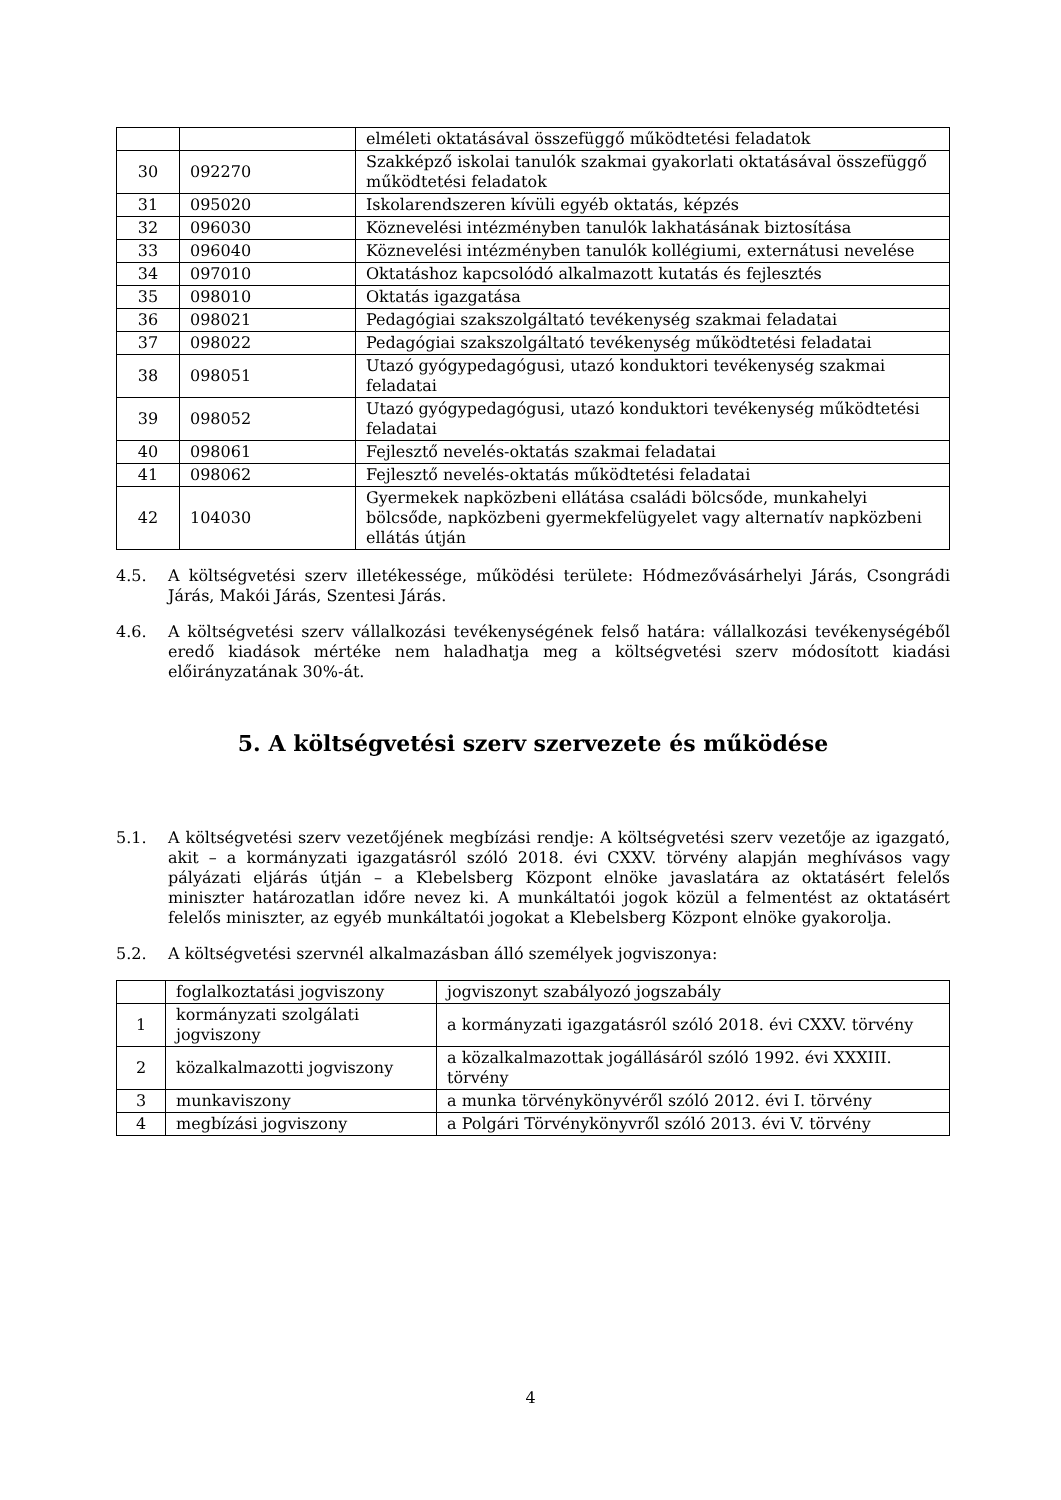| | | elméleti oktatásával összefüggő működtetési feladatok |
| 30 | 092270 | Szakképző iskolai tanulók szakmai gyakorlati oktatásával összefüggő működtetési feladatok |
| 31 | 095020 | Iskolarendszeren kívüli egyéb oktatás, képzés |
| 32 | 096030 | Köznevelési intézményben tanulók lakhatásának biztosítása |
| 33 | 096040 | Köznevelési intézményben tanulók kollégiumi, externátusi nevelése |
| 34 | 097010 | Oktatáshoz kapcsolódó alkalmazott kutatás és fejlesztés |
| 35 | 098010 | Oktatás igazgatása |
| 36 | 098021 | Pedagógiai szakszolgáltató tevékenység szakmai feladatai |
| 37 | 098022 | Pedagógiai szakszolgáltató tevékenység működtetési feladatai |
| 38 | 098051 | Utazó gyógypedagógusi, utazó konduktori tevékenység szakmai feladatai |
| 39 | 098052 | Utazó gyógypedagógusi, utazó konduktori tevékenység működtetési feladatai |
| 40 | 098061 | Fejlesztő nevelés-oktatás szakmai feladatai |
| 41 | 098062 | Fejlesztő nevelés-oktatás működtetési feladatai |
| 42 | 104030 | Gyermekek napközbeni ellátása családi bölcsőde, munkahelyi bölcsőde, napközbeni gyermekfelügyelet vagy alternatív napközbeni ellátás útján |
4.5. A költségvetési szerv illetékessége, működési területe: Hódmezővásárhelyi Járás, Csongrádi Járás, Makói Járás, Szentesi Járás.
4.6. A költségvetési szerv vállalkozási tevékenységének felső határa: vállalkozási tevékenységéből eredő kiadások mértéke nem haladhatja meg a költségvetési szerv módosított kiadási előirányzatának 30%-át.
5. A költségvetési szerv szervezete és működése
5.1. A költségvetési szerv vezetőjének megbízási rendje: A költségvetési szerv vezetője az igazgató, akit – a kormányzati igazgatásról szóló 2018. évi CXXV. törvény alapján meghívásos vagy pályázati eljárás útján – a Klebelsberg Központ elnöke javaslatára az oktatásért felelős miniszter határozatlan időre nevez ki. A munkáltatói jogok közül a felmentést az oktatásért felelős miniszter, az egyéb munkáltatói jogokat a Klebelsberg Központ elnöke gyakorolja.
5.2. A költségvetési szervnél alkalmazásban álló személyek jogviszonya:
| | foglalkoztatási jogviszony | jogviszonyt szabályozó jogszabály |
| 1 | kormányzati szolgálati jogviszony | a kormányzati igazgatásról szóló 2018. évi CXXV. törvény |
| 2 | közalkalmazotti jogviszony | a közalkalmazottak jogállásáról szóló 1992. évi XXXIII. törvény |
| 3 | munkaviszony | a munka törvénykönyvéről szóló 2012. évi I. törvény |
| 4 | megbízási jogviszony | a Polgári Törvénykönyvről szóló 2013. évi V. törvény |
4